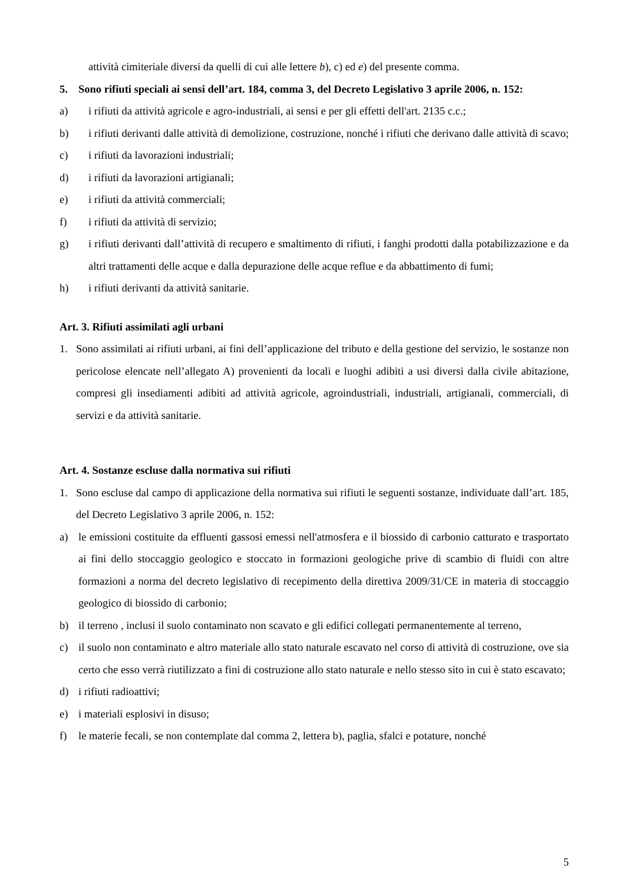attività cimiteriale diversi da quelli di cui alle lettere b), c) ed e) del presente comma.
5. Sono rifiuti speciali ai sensi dell’art. 184, comma 3, del Decreto Legislativo 3 aprile 2006, n. 152:
a) i rifiuti da attività agricole e agro-industriali, ai sensi e per gli effetti dell'art. 2135 c.c.;
b) i rifiuti derivanti dalle attività di demolizione, costruzione, nonché i rifiuti che derivano dalle attività di scavo;
c) i rifiuti da lavorazioni industriali;
d) i rifiuti da lavorazioni artigianali;
e) i rifiuti da attività commerciali;
f) i rifiuti da attività di servizio;
g) i rifiuti derivanti dall’attività di recupero e smaltimento di rifiuti, i fanghi prodotti dalla potabilizzazione e da altri trattamenti delle acque e dalla depurazione delle acque reflue e da abbattimento di fumi;
h) i rifiuti derivanti da attività sanitarie.
Art. 3. Rifiuti assimilati agli urbani
1. Sono assimilati ai rifiuti urbani, ai fini dell’applicazione del tributo e della gestione del servizio, le sostanze non pericolose elencate nell’allegato A) provenienti da locali e luoghi adibiti a usi diversi dalla civile abitazione, compresi gli insediamenti adibiti ad attività agricole, agroindustriali, industriali, artigianali, commerciali, di servizi e da attività sanitarie.
Art. 4. Sostanze escluse dalla normativa sui rifiuti
1. Sono escluse dal campo di applicazione della normativa sui rifiuti le seguenti sostanze, individuate dall’art. 185, del Decreto Legislativo 3 aprile 2006, n. 152:
a) le emissioni costituite da effluenti gassosi emessi nell'atmosfera e il biossido di carbonio catturato e trasportato ai fini dello stoccaggio geologico e stoccato in formazioni geologiche prive di scambio di fluidi con altre formazioni a norma del decreto legislativo di recepimento della direttiva 2009/31/CE in materia di stoccaggio geologico di biossido di carbonio;
b) il terreno , inclusi il suolo contaminato non scavato e gli edifici collegati permanentemente al terreno,
c) il suolo non contaminato e altro materiale allo stato naturale escavato nel corso di attività di costruzione, ove sia certo che esso verrà riutilizzato a fini di costruzione allo stato naturale e nello stesso sito in cui è stato escavato;
d) i rifiuti radioattivi;
e) i materiali esplosivi in disuso;
f) le materie fecali, se non contemplate dal comma 2, lettera b), paglia, sfalci e potature, nonché
5